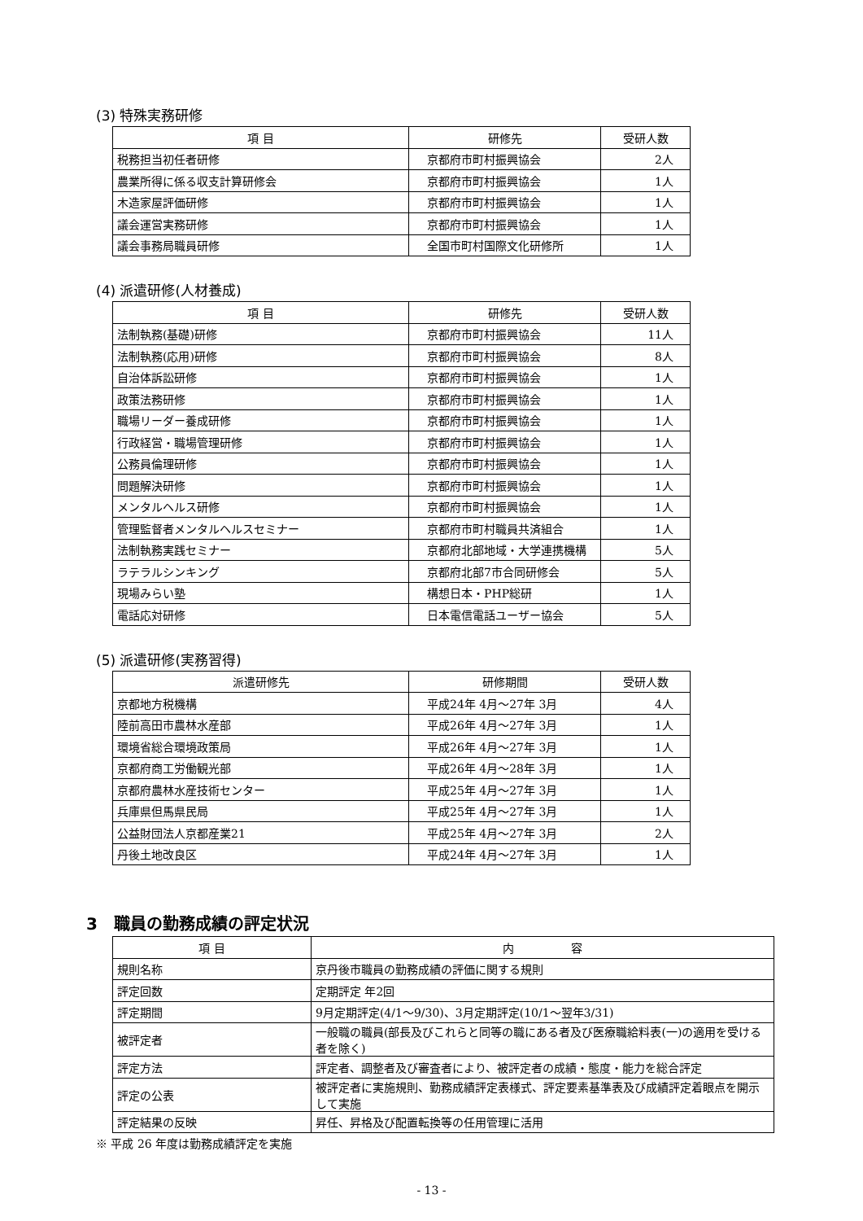(3) 特殊実務研修
| 項 目 | 研修先 | 受研人数 |
| --- | --- | --- |
| 税務担当初任者研修 | 京都府市町村振興協会 | 2人 |
| 農業所得に係る収支計算研修会 | 京都府市町村振興協会 | 1人 |
| 木造家屋評価研修 | 京都府市町村振興協会 | 1人 |
| 議会運営実務研修 | 京都府市町村振興協会 | 1人 |
| 議会事務局職員研修 | 全国市町村国際文化研修所 | 1人 |
(4) 派遣研修(人材養成)
| 項 目 | 研修先 | 受研人数 |
| --- | --- | --- |
| 法制執務(基礎)研修 | 京都府市町村振興協会 | 11人 |
| 法制執務(応用)研修 | 京都府市町村振興協会 | 8人 |
| 自治体訴訟研修 | 京都府市町村振興協会 | 1人 |
| 政策法務研修 | 京都府市町村振興協会 | 1人 |
| 職場リーダー養成研修 | 京都府市町村振興協会 | 1人 |
| 行政経営・職場管理研修 | 京都府市町村振興協会 | 1人 |
| 公務員倫理研修 | 京都府市町村振興協会 | 1人 |
| 問題解決研修 | 京都府市町村振興協会 | 1人 |
| メンタルヘルス研修 | 京都府市町村振興協会 | 1人 |
| 管理監督者メンタルヘルスセミナー | 京都府市町村職員共済組合 | 1人 |
| 法制執務実践セミナー | 京都府北部地域・大学連携機構 | 5人 |
| ラテラルシンキング | 京都府北部7市合同研修会 | 5人 |
| 現場みらい塾 | 構想日本・PHP総研 | 1人 |
| 電話応対研修 | 日本電信電話ユーザー協会 | 5人 |
(5) 派遣研修(実務習得)
| 派遣研修先 | 研修期間 | 受研人数 |
| --- | --- | --- |
| 京都地方税機構 | 平成24年 4月～27年 3月 | 4人 |
| 陸前高田市農林水産部 | 平成26年 4月～27年 3月 | 1人 |
| 環境省総合環境政策局 | 平成26年 4月～27年 3月 | 1人 |
| 京都府商工労働観光部 | 平成26年 4月～28年 3月 | 1人 |
| 京都府農林水産技術センター | 平成25年 4月～27年 3月 | 1人 |
| 兵庫県但馬県民局 | 平成25年 4月～27年 3月 | 1人 |
| 公益財団法人京都産業21 | 平成25年 4月～27年 3月 | 2人 |
| 丹後土地改良区 | 平成24年 4月～27年 3月 | 1人 |
3　職員の勤務成績の評定状況
| 項 目 | 内 容 |
| --- | --- |
| 規則名称 | 京丹後市職員の勤務成績の評価に関する規則 |
| 評定回数 | 定期評定 年2回 |
| 評定期間 | 9月定期評定(4/1～9/30)、3月定期評定(10/1～翌年3/31) |
| 被評定者 | 一般職の職員(部長及びこれらと同等の職にある者及び医療職給料表(一)の適用を受ける者を除く) |
| 評定方法 | 評定者、調整者及び審査者により、被評定者の成績・態度・能力を総合評定 |
| 評定の公表 | 被評定者に実施規則、勤務成績評定表様式、評定要素基準表及び成績評定着眼点を開示して実施 |
| 評定結果の反映 | 昇任、昇格及び配置転換等の任用管理に活用 |
※ 平成 26 年度は勤務成績評定を実施
- 13 -